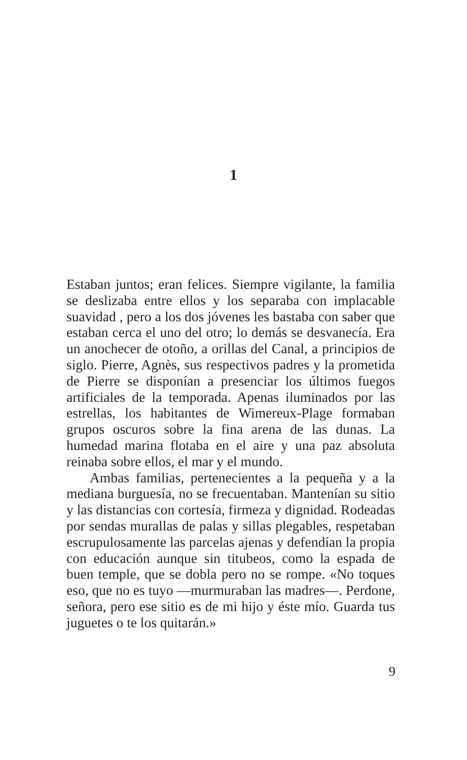1
Estaban juntos; eran felices. Siempre vigilante, la familia se deslizaba entre ellos y los separaba con implacable suavidad , pero a los dos jóvenes les bastaba con saber que estaban cerca el uno del otro; lo demás se desvanecía. Era un anochecer de otoño, a orillas del Canal, a principios de siglo. Pierre, Agnès, sus respectivos padres y la prometida de Pierre se disponían a presenciar los últimos fuegos artificiales de la temporada. Apenas iluminados por las estrellas, los habitantes de Wimereux-Plage formaban grupos oscuros sobre la fina arena de las dunas. La humedad marina flotaba en el aire y una paz absoluta reinaba sobre ellos, el mar y el mundo.
Ambas familias, pertenecientes a la pequeña y a la mediana burguesía, no se frecuentaban. Mantenían su sitio y las distancias con cortesía, firmeza y dignidad. Rodeadas por sendas murallas de palas y sillas plegables, respetaban escrupulosamente las parcelas ajenas y defendían la propia con educación aunque sin titubeos, como la espada de buen temple, que se dobla pero no se rompe. «No toques eso, que no es tuyo —murmuraban las madres—. Perdone, señora, pero ese sitio es de mi hijo y éste mío. Guarda tus juguetes o te los quitarán.»
9